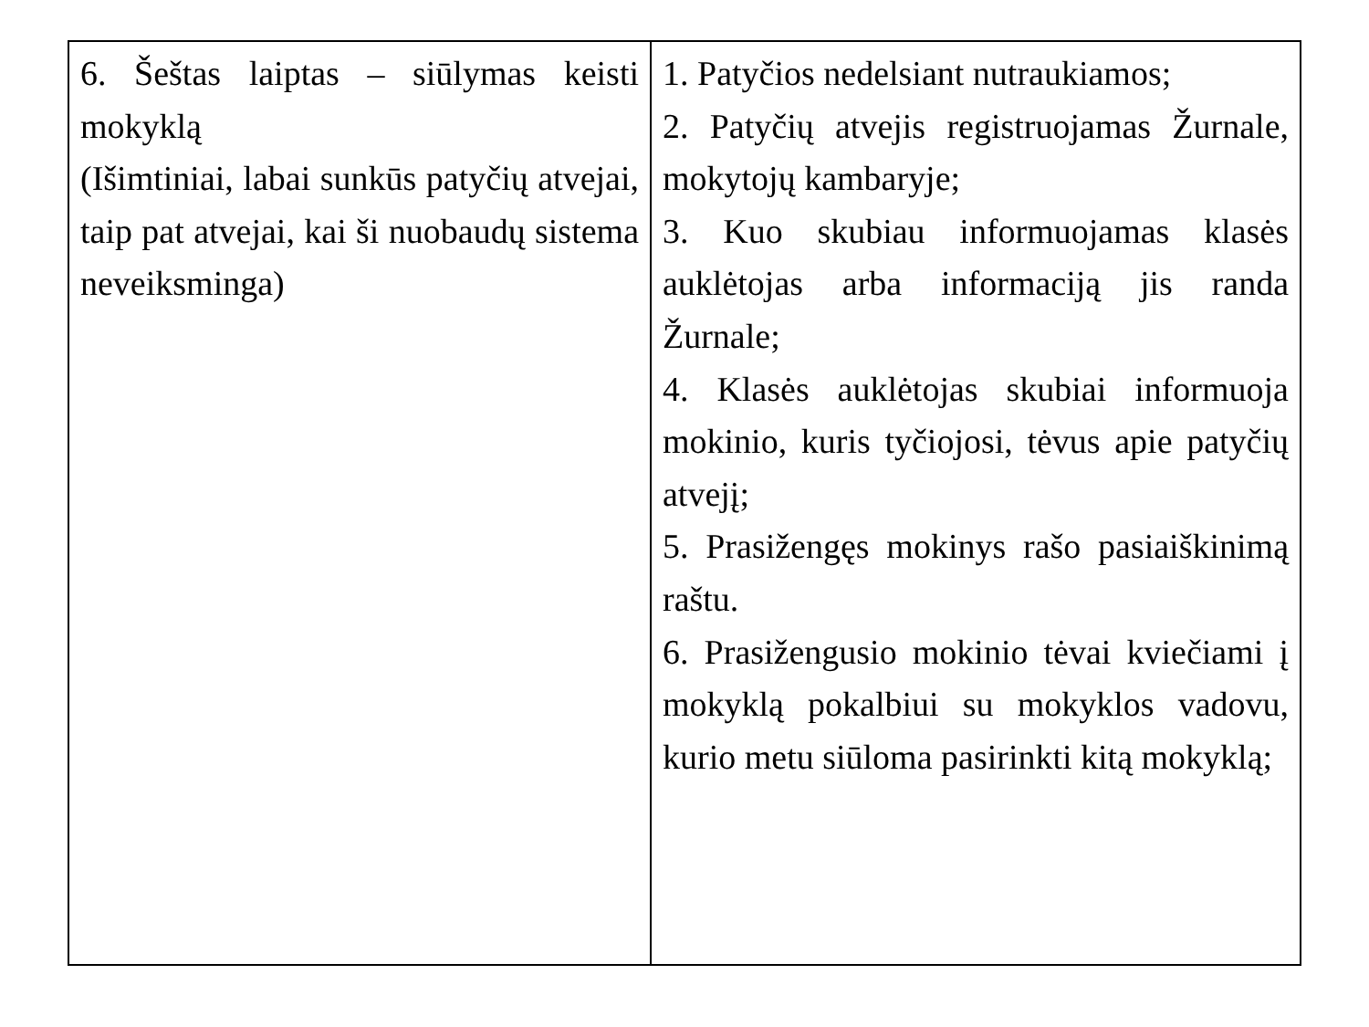| 6. Šeštas laiptas – siūlymas keisti mokyklą (Išimtiniai, labai sunkūs patyčių atvejai, taip pat atvejai, kai ši nuobaudų sistema neveiksminga) | 1. Patyčios nedelsiant nutraukiamos; 2. Patyčių atvejis registruojamas Žurnale, mokytojų kambaryje; 3. Kuo skubiau informuojamas klasės auklėtojas arba informaciją jis randa Žurnale; 4. Klasės auklėtojas skubiai informuoja mokinio, kuris tyčiojosi, tėvus apie patyčių atvejį; 5. Prasižengęs mokinys rašo pasiaiškinimą raštu. 6. Prasižengusio mokinio tėvai kviečiami į mokyklą pokalbiui su mokyklos vadovu, kurio metu siūloma pasirinkti kitą mokyklą; |